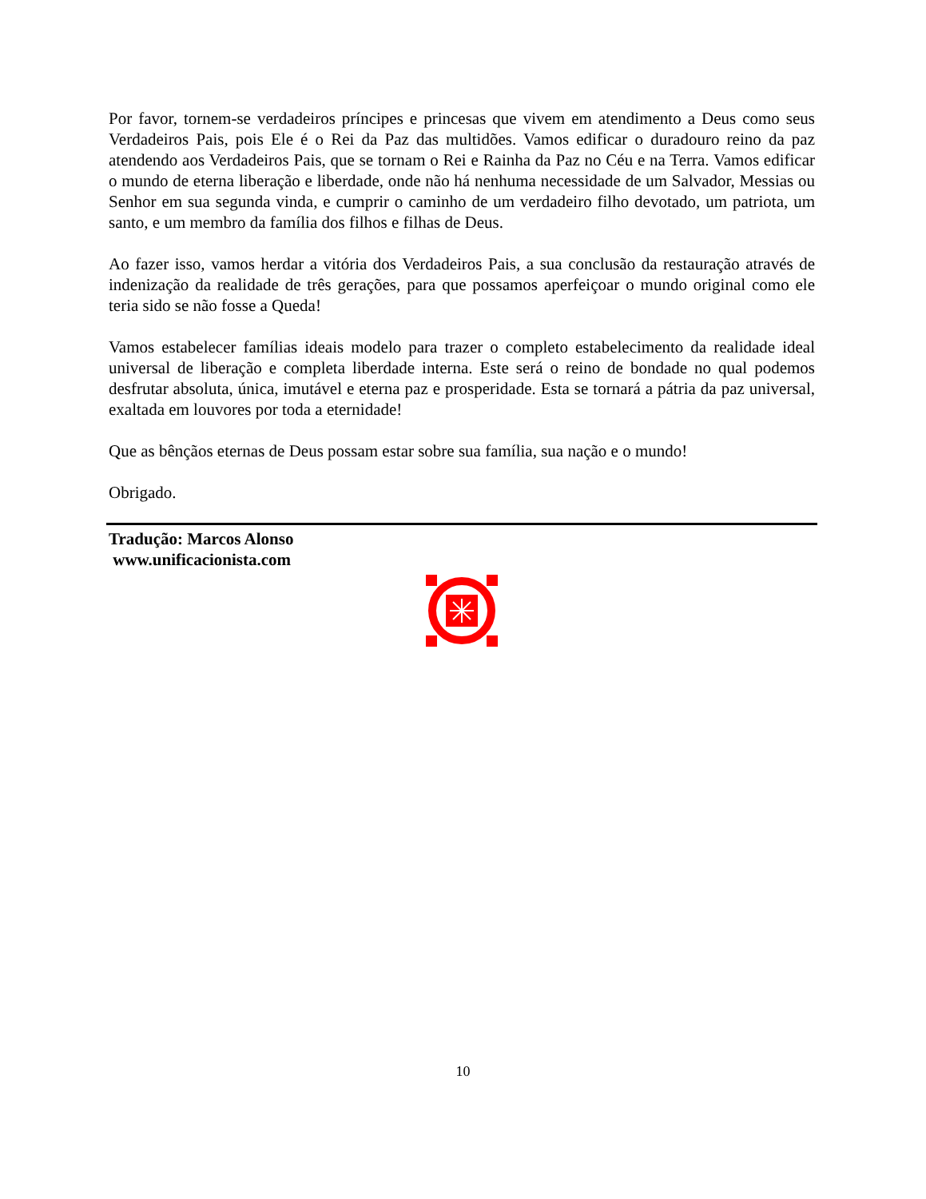Por favor, tornem-se verdadeiros príncipes e princesas que vivem em atendimento a Deus como seus Verdadeiros Pais, pois Ele é o Rei da Paz das multidões. Vamos edificar o duradouro reino da paz atendendo aos Verdadeiros Pais, que se tornam o Rei e Rainha da Paz no Céu e na Terra. Vamos edificar o mundo de eterna liberação e liberdade, onde não há nenhuma necessidade de um Salvador, Messias ou Senhor em sua segunda vinda, e cumprir o caminho de um verdadeiro filho devotado, um patriota, um santo, e um membro da família dos filhos e filhas de Deus.
Ao fazer isso, vamos herdar a vitória dos Verdadeiros Pais, a sua conclusão da restauração através de indenização da realidade de três gerações, para que possamos aperfeiçoar o mundo original como ele teria sido se não fosse a Queda!
Vamos estabelecer famílias ideais modelo para trazer o completo estabelecimento da realidade ideal universal de liberação e completa liberdade interna. Este será o reino de bondade no qual podemos desfrutar absoluta, única, imutável e eterna paz e prosperidade. Esta se tornará a pátria da paz universal, exaltada em louvores por toda a eternidade!
Que as bênçãos eternas de Deus possam estar sobre sua família, sua nação e o mundo!
Obrigado.
Tradução: Marcos Alonso
www.unificacionista.com
10